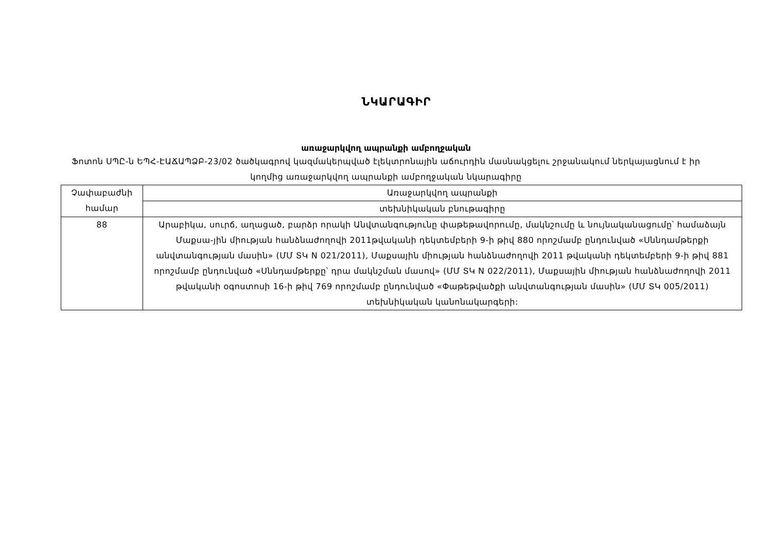ՆԿԱՐԱԳԻՐ
առաջարկվող ապրանքի ամբողջական
Ֆոտոն ՍՊԸ-ն ԵՊՀ-ԷԱՃԱՊՁԲ-23/02 ծածկագրով կազմակերպված էլեկտրոնային աճուրդին մասնակցելու շրջանակում ներկայացնում է իր կողմից առաջարկվող ապրանքի ամբողջական նկարագիրը
| Չափաբաժնի համար | Առաջարկվող ապրանքի |
| | տեխնիկական բնութագիրը |
| 88 | Արաբիկա, սուրճ, աղացած, բարձր որակի Անվտանգությունը փաթեթավորումը, մակնշումը և նույնականացումը՝ համաձայն Մաքսա-յին միության հանձնաժողովի 2011թվականի դեկտեմբերի 9-ի թիվ 880 որոշմամբ ընդունված «Սննդամթերքի անվտանգության մասին» (ՄՄ ՏԿ N 021/2011), Մաքսային միության հանձնաժողովի 2011 թվականի դեկտեմբերի 9-ի թիվ 881 որոշմամբ ընդունված «Սննդամթերքը՝ դրա մակնշման մասով» (ՄՄ ՏԿ N 022/2011), Մաքսային միության հանձնաժողովի 2011 թվականի օգոստոսի 16-ի թիվ 769 որոշմամբ ընդունված «Փաթեթվածքի անվտանգության մասին» (ՄՄ ՏԿ 005/2011) տեխնիկական կանոնակարգերի: |